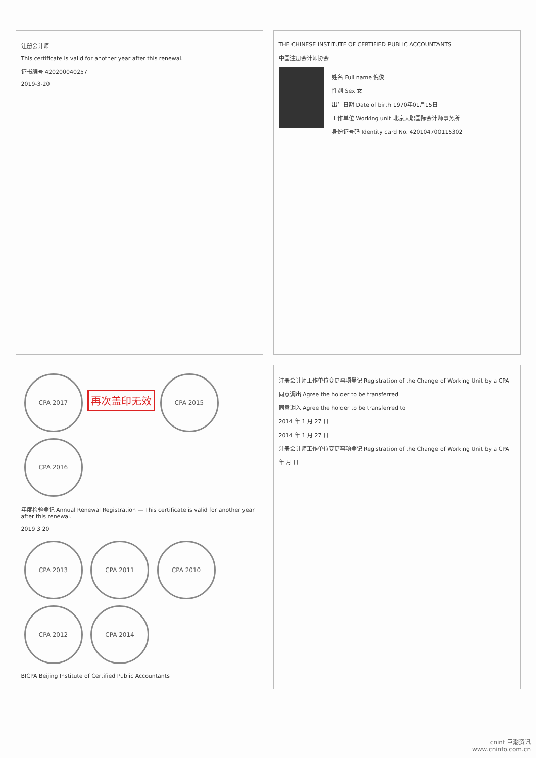注册会计师
This certificate is valid for another year after this renewal.
证书编号 420200040257
2019-3-20
THE CHINESE INSTITUTE OF CERTIFIED PUBLIC ACCOUNTANTS
中国注册会计师协会
姓名 Full name 倪俊
性别 Sex 女
出生日期 Date of birth 1970年01月15日
工作单位 Working unit 北京天职国际会计师事务所
身份证号码 Identity card No. 420104700115302
CPA 2017 再次盖印无效 CPA 2015 CPA 2016
年度检验登记 Annual Renewal Registration — This certificate is valid for another year after this renewal.
2019 3 20
CPA 2013 CPA 2011 CPA 2010 CPA 2012 CPA 2014
BICPA Beijing Institute of Certified Public Accountants
注册会计师工作单位变更事项登记 Registration of the Change of Working Unit by a CPA
同意调出 Agree the holder to be transferred
同意调入 Agree the holder to be transferred to
2014 年 1 月 27 日
2014 年 1 月 27 日
注册会计师工作单位变更事项登记 Registration of the Change of Working Unit by a CPA
年 月 日
cninf 巨潮资讯
www.cninfo.com.cn